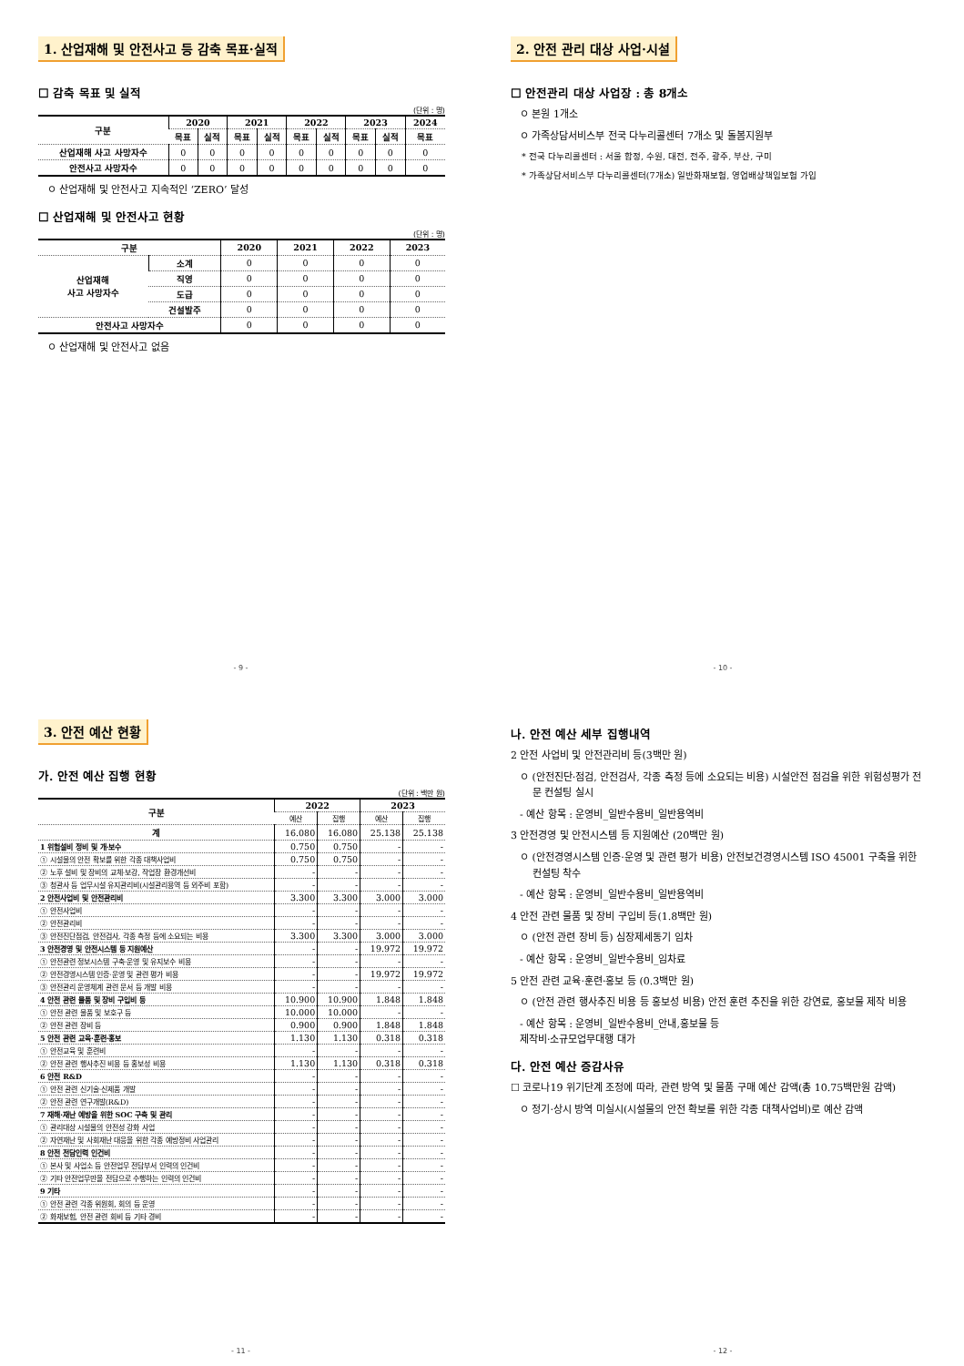1. 산업재해 및 안전사고 등 감축 목표·실적
☐ 감축 목표 및 실적
(단위 : 명)
| 구분 | 2020 | | 2021 | | 2022 | | 2023 | | 2024 |
| --- | --- | --- | --- | --- | --- | --- | --- | --- | --- |
| | 목표 | 실적 | 목표 | 실적 | 목표 | 실적 | 목표 | 실적 | 목표 |
| 산업재해 사고 사망자수 | 0 | 0 | 0 | 0 | 0 | 0 | 0 | 0 | 0 |
| 안전사고 사망자수 | 0 | 0 | 0 | 0 | 0 | 0 | 0 | 0 | 0 |
ㅇ 산업재해 및 안전사고 지속적인 ‘ZERO’ 달성
☐ 산업재해 및 안전사고 현황
(단위 : 명)
| 구분 | | 2020 | 2021 | 2022 | 2023 |
| --- | --- | --- | --- | --- | --- |
| 산업재해 사고 사망자수 | 소계 | 0 | 0 | 0 | 0 |
| | 직영 | 0 | 0 | 0 | 0 |
| | 도급 | 0 | 0 | 0 | 0 |
| | 건설발주 | 0 | 0 | 0 | 0 |
| 안전사고 사망자수 | | 0 | 0 | 0 | 0 |
ㅇ 산업재해 및 안전사고 없음
- 9 -
2. 안전 관리 대상 사업·시설
☐ 안전관리 대상 사업장 : 총 8개소
ㅇ 본원 1개소
ㅇ 가족상담서비스부 전국 다누리콜센터 7개소 및 돌봄지원부
* 전국 다누리콜센터 : 서울 합정, 수원, 대전, 전주, 광주, 부산, 구미
* 가족상담서비스부 다누리콜센터(7개소) 일반화재보험, 영업배상책임보험 가입
- 10 -
3. 안전 예산 현황
가. 안전 예산 집행 현황
(단위 : 백만 원)
| 구분 | 2022 | | 2023 | |
| --- | --- | --- | --- | --- |
| | 예산 | 집행 | 예산 | 집행 |
| 계 | 16.080 | 16.080 | 25.138 | 25.138 |
| 1 위험설비 정비 및 개·보수 | 0.750 | 0.750 | - | - |
| ① 시설물의 안전 확보를 위한 각종 대책사업비 | 0.750 | 0.750 | - | - |
| ② 노후 설비 및 장비의 교체·보강, 작업장 환경개선비 | - | - | - | - |
| ③ 청관사 등 업무시설 유지관리비(시설관리용역 등 외주비 포함) | - | - | - | - |
| 2 안전사업비 및 안전관리비 | 3.300 | 3.300 | 3.000 | 3.000 |
| ① 안전사업비 | - | - | - | - |
| ② 안전관리비 | - | - | - | - |
| ③ 안전진단점검, 안전검사, 각종 측정 등에 소요되는 비용 | 3.300 | 3.300 | 3.000 | 3.000 |
| 3 안전경영 및 안전시스템 등 지원예산 | - | - | 19.972 | 19.972 |
| ① 안전관련 정보시스템 구축·운영 및 유지보수 비용 | - | - | - | - |
| ② 안전경영시스템 인증·운영 및 관련 평가 비용 | - | - | 19.972 | 19.972 |
| ③ 안전관리 운영체계 관련 문서 등 개발 비용 | - | - | - | - |
| 4 안전 관련 물품 및 장비 구입비 등 | 10.900 | 10.900 | 1.848 | 1.848 |
| ① 안전 관련 물품 및 보호구 등 | 10.000 | 10.000 | - | - |
| ② 안전 관련 장비 등 | 0.900 | 0.900 | 1.848 | 1.848 |
| 5 안전 관련 교육·훈련·홍보 | 1.130 | 1.130 | 0.318 | 0.318 |
| ① 안전교육 및 훈련비 | - | - | - | - |
| ② 안전 관련 행사추진 비용 등 홍보성 비용 | 1.130 | 1.130 | 0.318 | 0.318 |
| 6 안전 R&D | - | - | - | - |
| ① 안전 관련 신기술·신제품 개발 | - | - | - | - |
| ② 안전 관련 연구개발(R&D) | - | - | - | - |
| 7 재해·재난 예방을 위한 SOC 구축 및 관리 | - | - | - | - |
| ① 관리대상 시설물의 안전성 강화 사업 | - | - | - | - |
| ② 자연재난 및 사회재난 대응을 위한 각종 예방정비 사업관리 | - | - | - | - |
| 8 안전 전담인력 인건비 | - | - | - | - |
| ① 본사 및 사업소 등 안전업무 전담부서 인력의 인건비 | - | - | - | - |
| ② 기타 안전업무만을 전담으로 수행하는 인력의 인건비 | - | - | - | - |
| 9 기타 | - | - | - | - |
| ① 안전 관련 각종 위원회, 회의 등 운영 | - | - | - | - |
| ② 화재보험, 안전 관련 회비 등 기타 경비 | - | - | - | - |
- 11 -
나. 안전 예산 세부 집행내역
2 안전 사업비 및 안전관리비 등(3백만 원)
ㅇ (안전진단·점검, 안전검사, 각종 측정 등에 소요되는 비용) 시설안전 점검을 위한 위험성평가 전문 컨설팅 실시
- 예산 항목 : 운영비_일반수용비_일반용역비
3 안전경영 및 안전시스템 등 지원예산 (20백만 원)
ㅇ (안전경영시스템 인증·운영 및 관련 평가 비용) 안전보건경영시스템 ISO 45001 구축을 위한 컨설팅 착수
- 예산 항목 : 운영비_일반수용비_일반용역비
4 안전 관련 물품 및 장비 구입비 등(1.8백만 원)
ㅇ (안전 관련 장비 등) 심장제세동기 임차
- 예산 항목 : 운영비_일반수용비_임차료
5 안전 관련 교육·훈련·홍보 등 (0.3백만 원)
ㅇ (안전 관련 행사추진 비용 등 홍보성 비용) 안전 훈련 추진을 위한 강연료, 홍보물 제작 비용
- 예산 항목 : 운영비_일반수용비_안내,홍보물 등
제작비·소규모업무대행 대가
다. 안전 예산 증감사유
☐ 코로나19 위기단계 조정에 따라, 관련 방역 및 물품 구매 예산 감액(총 10.75백만원 감액)
ㅇ 정기·상시 방역 미실시(시설물의 안전 확보를 위한 각종 대책사업비)로 예산 감액
- 12 -